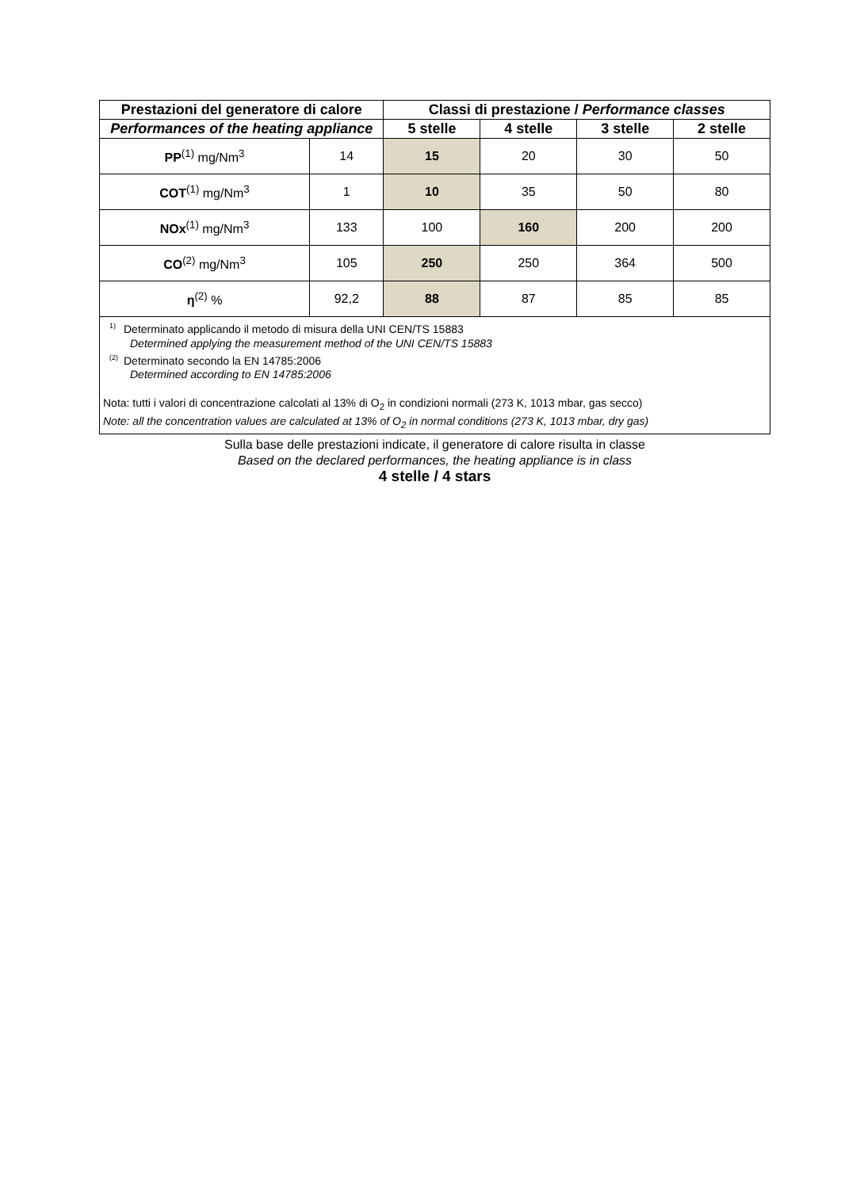| Prestazioni del generatore di calore | | Classi di prestazione / Performance classes | | | |
| --- | --- | --- | --- | --- | --- |
| Performances of the heating appliance | | 5 stelle | 4 stelle | 3 stelle | 2 stelle |
| PP<sup>(1)</sup> mg/Nm<sup>3</sup> | 14 | 15 | 20 | 30 | 50 |
| COT<sup>(1)</sup> mg/Nm<sup>3</sup> | 1 | 10 | 35 | 50 | 80 |
| NOx<sup>(1)</sup> mg/Nm<sup>3</sup> | 133 | 100 | 160 | 200 | 200 |
| CO<sup>(2)</sup> mg/Nm<sup>3</sup> | 105 | 250 | 250 | 364 | 500 |
| η<sup>(2)</sup> % | 92,2 | 88 | 87 | 85 | 85 |
<sup>1)</sup> Determinato applicando il metodo di misura della UNI CEN/TS 15883
Determined applying the measurement method of the UNI CEN/TS 15883
<sup>(2)</sup> Determinato secondo la EN 14785:2006
Determined according to EN 14785:2006
Nota: tutti i valori di concentrazione calcolati al 13% di O<sub>2</sub> in condizioni normali (273 K, 1013 mbar, gas secco)
Note: all the concentration values are calculated at 13% of O<sub>2</sub> in normal conditions (273 K, 1013 mbar, dry gas)
Sulla base delle prestazioni indicate, il generatore di calore risulta in classe
Based on the declared performances, the heating appliance is in class
4 stelle / 4 stars